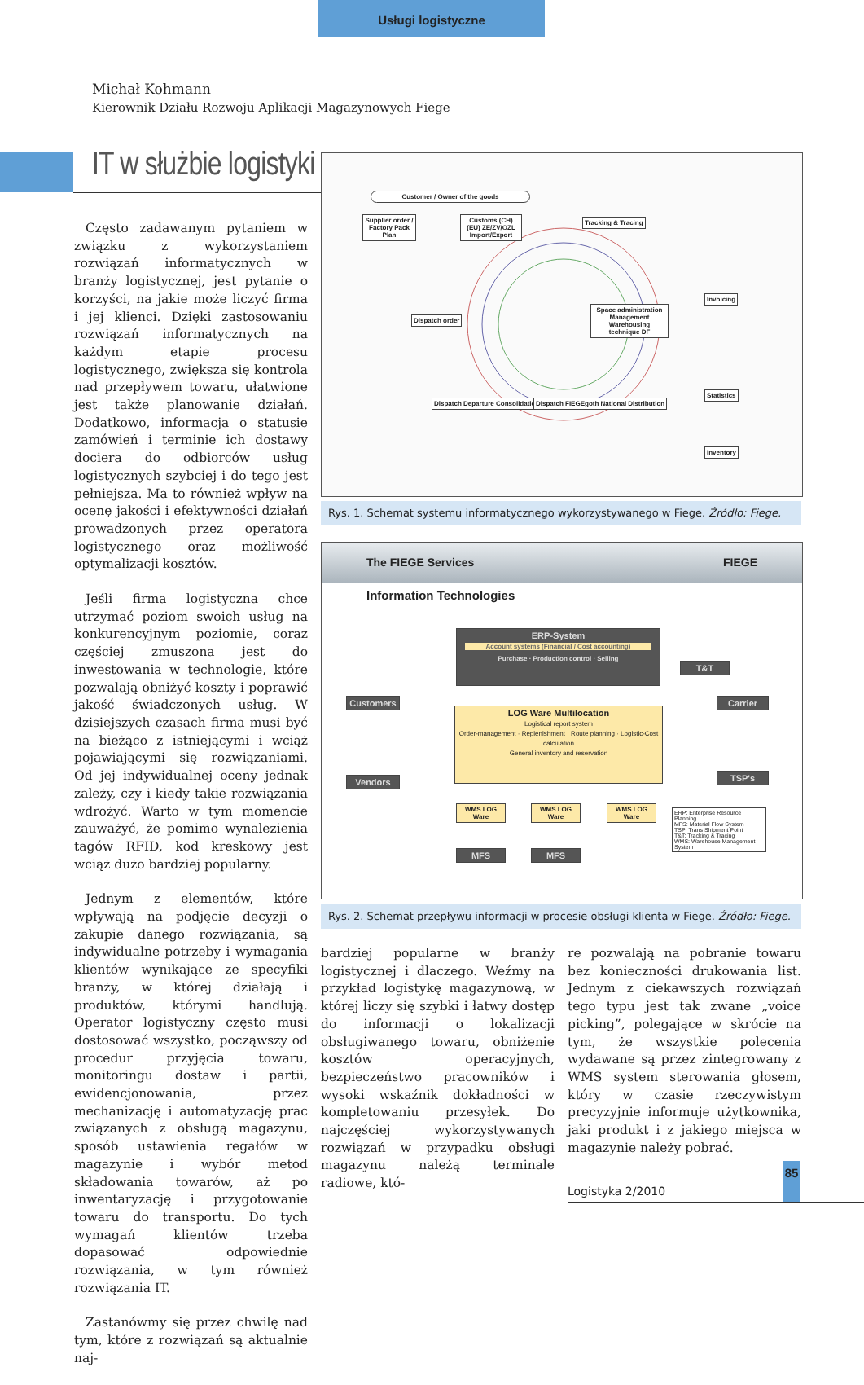Usługi logistyczne
Michał Kohmann
Kierownik Działu Rozwoju Aplikacji Magazynowych Fiege
IT w służbie logistyki
Często zadawanym pytaniem w związku z wykorzystaniem rozwiązań informatycznych w branży logistycznej, jest pytanie o korzyści, na jakie może liczyć firma i jej klienci. Dzięki zastosowaniu rozwiązań informatycznych na każdym etapie procesu logistycznego, zwiększa się kontrola nad przepływem towaru, ułatwione jest także planowanie działań. Dodatkowo, informacja o statusie zamówień i terminie ich dostawy dociera do odbiorców usług logistycznych szybciej i do tego jest pełniejsza. Ma to również wpływ na ocenę jakości i efektywności działań prowadzonych przez operatora logistycznego oraz możliwość optymalizacji kosztów.
Jeśli firma logistyczna chce utrzymać poziom swoich usług na konkurencyjnym poziomie, coraz częściej zmuszona jest do inwestowania w technologie, które pozwalają obniżyć koszty i poprawić jakość świadczonych usług. W dzisiejszych czasach firma musi być na bieżąco z istniejącymi i wciąż pojawiającymi się rozwiązaniami. Od jej indywidualnej oceny jednak zależy, czy i kiedy takie rozwiązania wdrożyć. Warto w tym momencie zauważyć, że pomimo wynalezienia tagów RFID, kod kreskowy jest wciąż dużo bardziej popularny.
Jednym z elementów, które wpływają na podjęcie decyzji o zakupie danego rozwiązania, są indywidualne potrzeby i wymagania klientów wynikające ze specyfiki branży, w której działają i produktów, którymi handlują. Operator logistyczny często musi dostosować wszystko, począwszy od procedur przyjęcia towaru, monitoringu dostaw i partii, ewidencjonowania, przez mechanizację i automatyzację prac związanych z obsługą magazynu, sposób ustawienia regałów w magazynie i wybór metod składowania towarów, aż po inwentaryzację i przygotowanie towaru do transportu. Do tych wymagań klientów trzeba dopasować odpowiednie rozwiązania, w tym również rozwiązania IT.
Zastanówmy się przez chwilę nad tym, które z rozwiązań są aktualnie naj-
Customer / Owner of the goods
Supplier order / Factory Pack Plan
Customs (CH) (EU) ZE/ZV/OZL Import/Export
Tracking & Tracing
Space administration Management Warehousing technique DF
Dispatch order
.
Statistics
Invoicing
Inventory
Dispatch Departure Consolidation trucks
Dispatch FIEGEgoth National Distribution
Rys. 1. Schemat systemu informatycznego wykorzystywanego w Fiege. Źródło: Fiege.
The FIEGE Services FIEGE
Information Technologies
ERP-System
Account systems (Financial / Cost accounting)
Purchase · Production control · Selling
LOG Ware Multilocation
Logistical report system
Order-management · Replenishment · Route planning · Logistic-Cost calculation
General inventory and reservation
Customers
Vendors
T&T
Carrier
TSP's
WMS LOG Ware
WMS LOG Ware
WMS LOG Ware
MFS MFS
ERP: Enterprise Resource Planning
MFS: Material Flow System
TSP: Trans Shipment Point
T&T: Tracking & Tracing
WMS: Warehouse Management System
Rys. 2. Schemat przepływu informacji w procesie obsługi klienta w Fiege. Źródło: Fiege.
bardziej popularne w branży logistycznej i dlaczego. Weźmy na przykład logistykę magazynową, w której liczy się szybki i łatwy dostęp do informacji o lokalizacji obsługiwanego towaru, obniżenie kosztów operacyjnych, bezpieczeństwo pracowników i wysoki wskaźnik dokładności w kompletowaniu przesyłek. Do najczęściej wykorzystywanych rozwiązań w przypadku obsługi magazynu należą terminale radiowe, któ-
re pozwalają na pobranie towaru bez konieczności drukowania list. Jednym z ciekawszych rozwiązań tego typu jest tak zwane „voice picking”, polegające w skrócie na tym, że wszystkie polecenia wydawane są przez zintegrowany z WMS system sterowania głosem, który w czasie rzeczywistym precyzyjnie informuje użytkownika, jaki produkt i z jakiego miejsca w magazynie należy pobrać.
85
Logistyka 2/2010